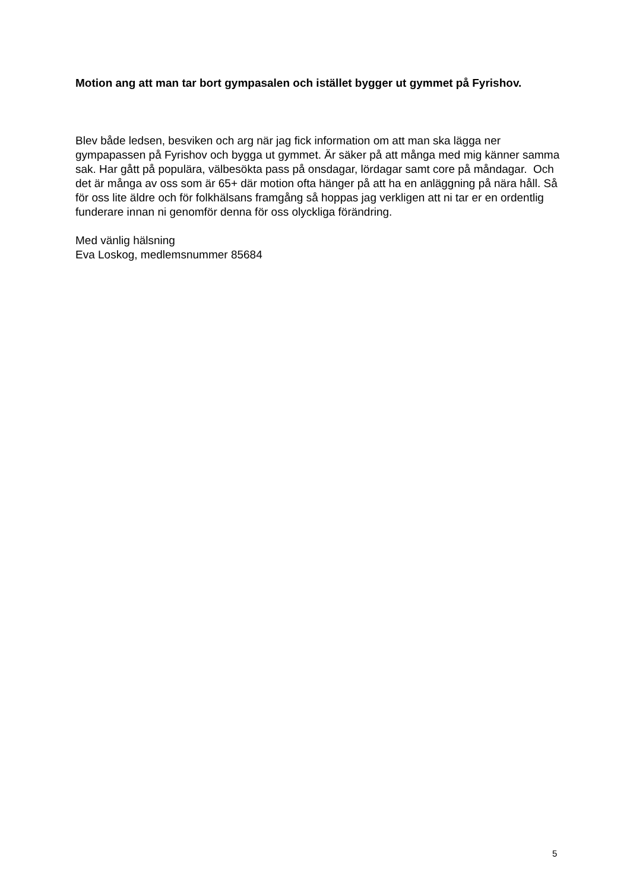Motion ang att man tar bort gympasalen och istället bygger ut gymmet på Fyrishov.
Blev både ledsen, besviken och arg när jag fick information om att man ska lägga ner gympapassen på Fyrishov och bygga ut gymmet. Är säker på att många med mig känner samma sak. Har gått på populära, välbesökta pass på onsdagar, lördagar samt core på måndagar. Och det är många av oss som är 65+ där motion ofta hänger på att ha en anläggning på nära håll. Så för oss lite äldre och för folkhälsans framgång så hoppas jag verkligen att ni tar er en ordentlig funderare innan ni genomför denna för oss olyckliga förändring.
Med vänlig hälsning
Eva Loskog, medlemsnummer 85684
5